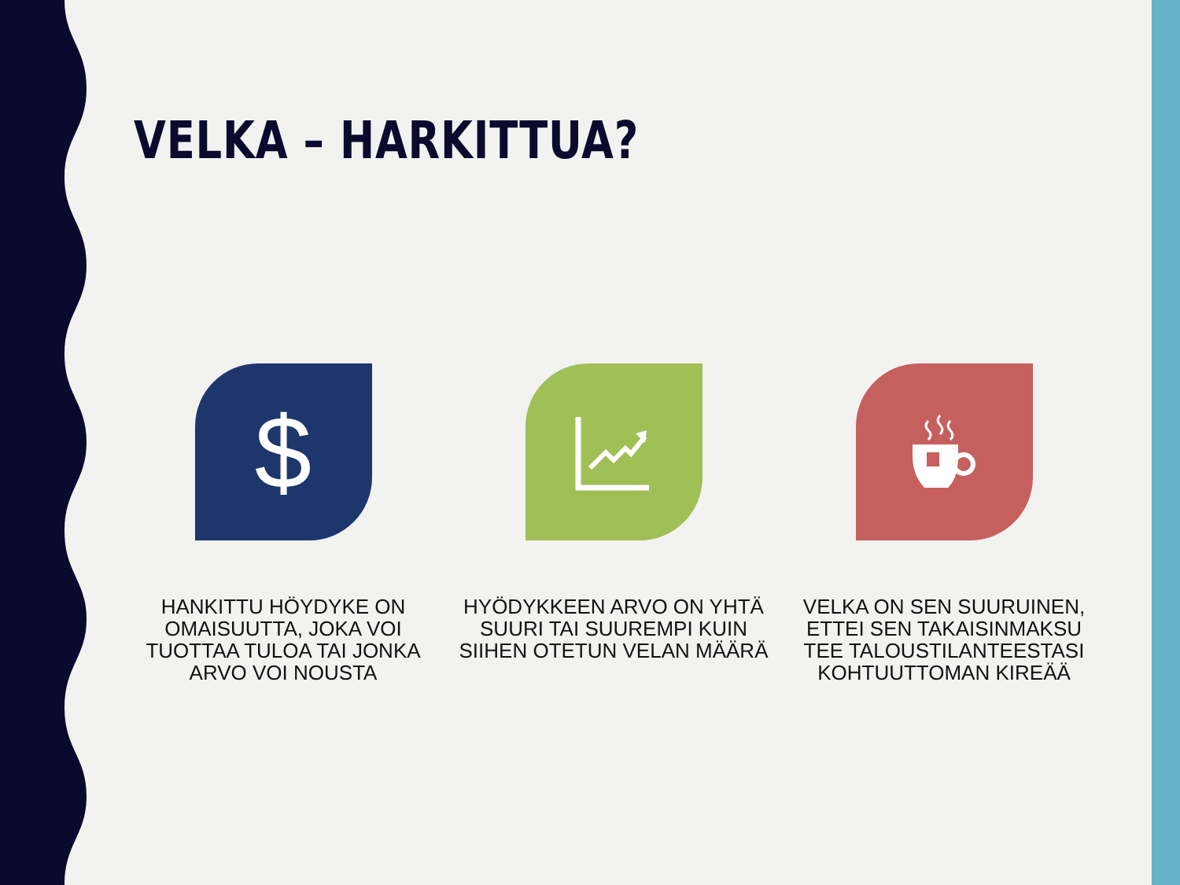VELKA – HARKITTUA?
$
HANKITTU HÖYDYKE ON OMAISUUTTA, JOKA VOI TUOTTAA TULOA TAI JONKA ARVO VOI NOUSTA
HYÖDYKKEEN ARVO ON YHTÄ SUURI TAI SUUREMPI KUIN SIIHEN OTETUN VELAN MÄÄRÄ
VELKA ON SEN SUURUINEN, ETTEI SEN TAKAISINMAKSU TEE TALOUSTILANTEESTASI KOHTUUTTOMAN KIREÄÄ